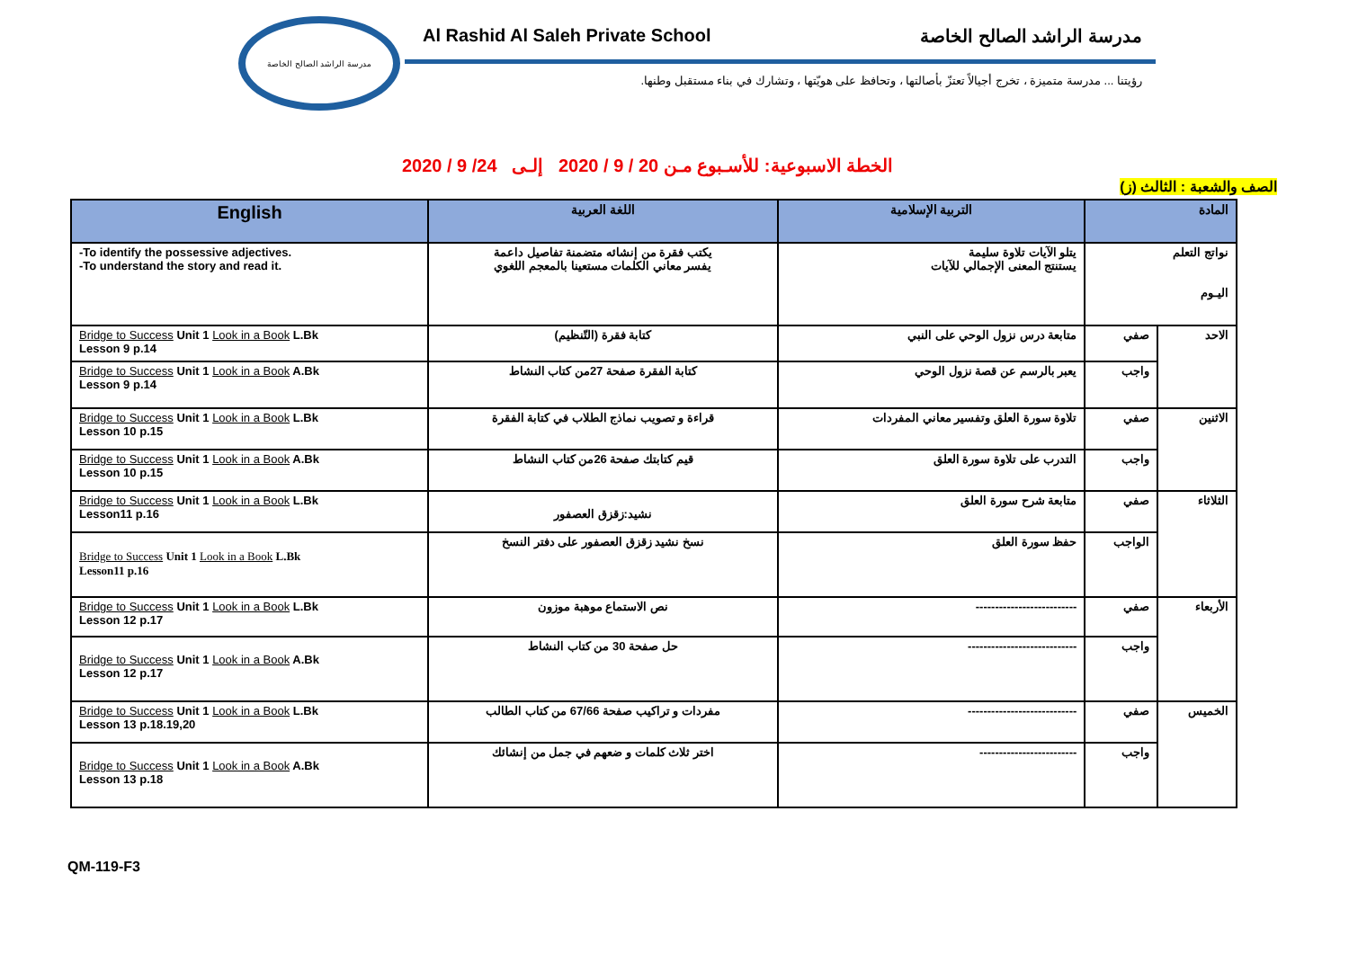مدرسة الراشد الصالح الخاصة
Al Rashid Al Saleh Private School مدرسة الراشد الصالح الخاصة
رؤيتنا ... مدرسة متميزة ، تخرج أجيالاً تعتزّ بأصالتها ، وتحافظ على هويّتها ، وتشارك في بناء مستقبل وطنها.
الخطة الاسبوعية: للأسـبوع مـن 20 / 9 / 2020 إلـى 24/ 9 / 2020
الصف والشعبة : الثالث (ز)
| English | اللغة العربية | التربية الإسلامية | المادة | |
| --- | --- | --- | --- | --- |
| -To identify the possessive adjectives. -To understand the story and read it. | يكتب فقرة من إنشائه متضمنة تفاصيل داعمة يفسر معاني الكلمات مستعينا بالمعجم اللغوي | يتلو الآيات تلاوة سليمة يستنتج المعنى الإجمالي للآيات | نواتج التعلم اليـوم | |
| Bridge to Success Unit 1 Look in a Book L.Bk Lesson 9 p.14 | كتابة فقرة (التّنظيم) | متابعة درس نزول الوحي على النبي | صفي | الاحد |
| Bridge to Success Unit 1 Look in a Book A.Bk Lesson 9 p.14 | كتابة الفقرة صفحة 27من كتاب النشاط | يعبر بالرسم عن قصة نزول الوحي | واجب | |
| Bridge to Success Unit 1 Look in a Book L.Bk Lesson 10 p.15 | قراءة و تصويب نماذج الطلاب في كتابة الفقرة | تلاوة سورة العلق وتفسير معاني المفردات | صفي | الاثنين |
| Bridge to Success Unit 1 Look in a Book A.Bk Lesson 10 p.15 | قيم كتابتك صفحة 26من كتاب النشاط | التدرب على تلاوة سورة العلق | واجب | |
| Bridge to Success Unit 1 Look in a Book L.Bk Lesson11 p.16 | نشيد:زقزق العصفور | متابعة شرح سورة العلق | صفي | الثلاثاء |
| Bridge to Success Unit 1 Look in a Book L.Bk Lesson11 p.16 | نسخ نشيد زقزق العصفور على دفتر النسخ | حفظ سورة العلق | الواجب | |
| Bridge to Success Unit 1 Look in a Book L.Bk Lesson 12 p.17 | نص الاستماع موهبة موزون | -------------------------- | صفي | الأربعاء |
| Bridge to Success Unit 1 Look in a Book A.Bk Lesson 12 p.17 | حل صفحة 30 من كتاب النشاط | ---------------------------- | واجب | |
| Bridge to Success Unit 1 Look in a Book L.Bk Lesson 13 p.18.19,20 | مفردات و تراكيب صفحة 67/66 من كتاب الطالب | ---------------------------- | صفي | الخميس |
| Bridge to Success Unit 1 Look in a Book A.Bk Lesson 13 p.18 | اختر ثلاث كلمات و ضعهم في جمل من إنشائك | ------------------------- | واجب | |
QM-119-F3